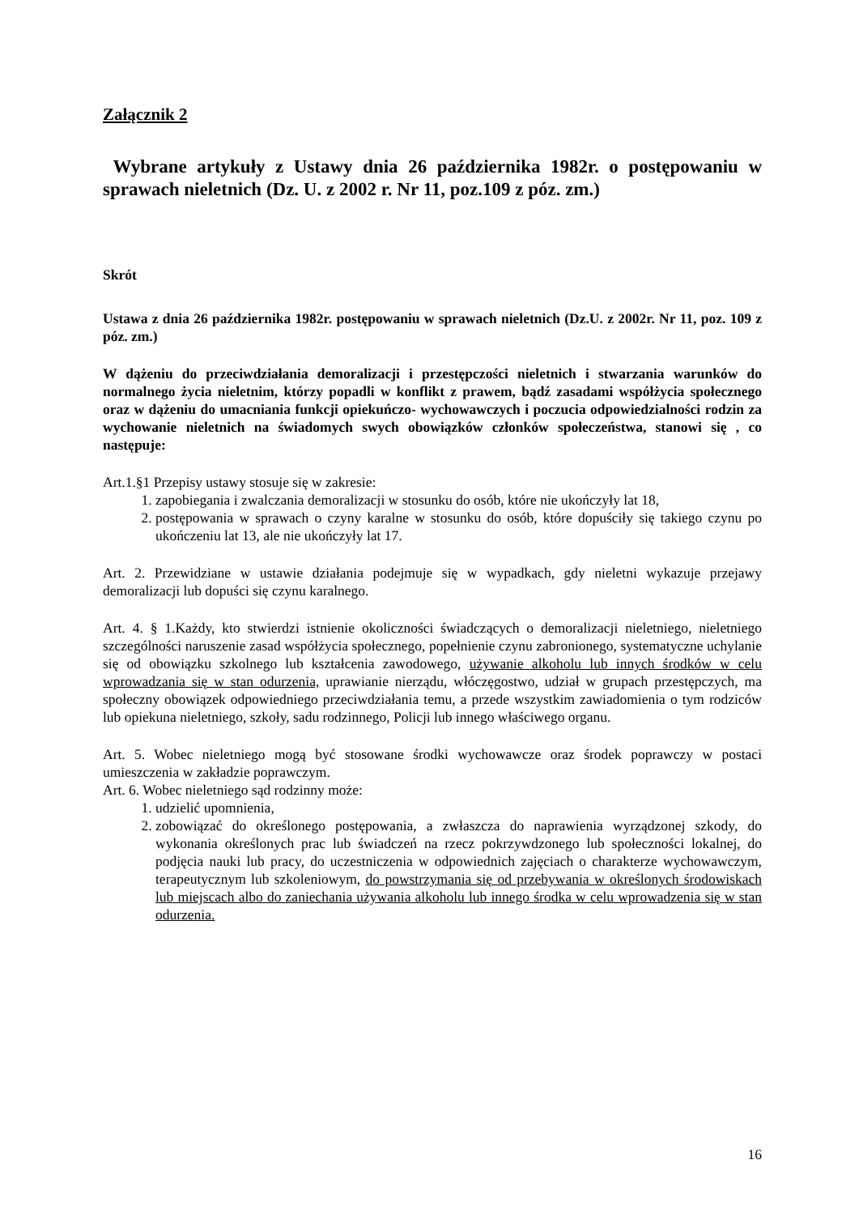Załącznik 2
Wybrane artykuły z Ustawy dnia 26 października 1982r. o postępowaniu w sprawach nieletnich (Dz. U. z 2002 r. Nr 11, poz.109 z póz. zm.)
Skrót
Ustawa z dnia 26 października 1982r. postępowaniu w sprawach nieletnich (Dz.U. z 2002r. Nr 11, poz. 109 z póz. zm.)
W dążeniu do przeciwdziałania demoralizacji i przestępczości nieletnich i stwarzania warunków do normalnego życia nieletnim, którzy popadli w konflikt z prawem, bądź zasadami współżycia społecznego oraz w dążeniu do umacniania funkcji opiekuńczo- wychowawczych i poczucia odpowiedzialności rodzin za wychowanie nieletnich na świadomych swych obowiązków członków społeczeństwa, stanowi się , co następuje:
Art.1.§1 Przepisy ustawy stosuje się w zakresie:
1. zapobiegania i zwalczania demoralizacji w stosunku do osób, które nie ukończyły lat 18,
2. postępowania w sprawach o czyny karalne w stosunku do osób, które dopuściły się takiego czynu po ukończeniu lat 13, ale nie ukończyły lat 17.
Art. 2. Przewidziane w ustawie działania podejmuje się w wypadkach, gdy nieletni wykazuje przejawy demoralizacji lub dopuści się czynu karalnego.
Art. 4. § 1.Każdy, kto stwierdzi istnienie okoliczności świadczących o demoralizacji nieletniego, nieletniego szczególności naruszenie zasad współżycia społecznego, popełnienie czynu zabronionego, systematyczne uchylanie się od obowiązku szkolnego lub kształcenia zawodowego, używanie alkoholu lub innych środków w celu wprowadzania się w stan odurzenia, uprawianie nierządu, włóczęgostwo, udział w grupach przestępczych, ma społeczny obowiązek odpowiedniego przeciwdziałania temu, a przede wszystkim zawiadomienia o tym rodziców lub opiekuna nieletniego, szkoły, sadu rodzinnego, Policji lub innego właściwego organu.
Art. 5. Wobec nieletniego mogą być stosowane środki wychowawcze oraz środek poprawczy w postaci umieszczenia w zakładzie poprawczym.
Art. 6. Wobec nieletniego sąd rodzinny może:
1. udzielić upomnienia,
2. zobowiązać do określonego postępowania, a zwłaszcza do naprawienia wyrządzonej szkody, do wykonania określonych prac lub świadczeń na rzecz pokrzywdzonego lub społeczności lokalnej, do podjęcia nauki lub pracy, do uczestniczenia w odpowiednich zajęciach o charakterze wychowawczym, terapeutycznym lub szkoleniowym, do powstrzymania się od przebywania w określonych środowiskach lub miejscach albo do zaniechania używania alkoholu lub innego środka w celu wprowadzenia się w stan odurzenia.
16